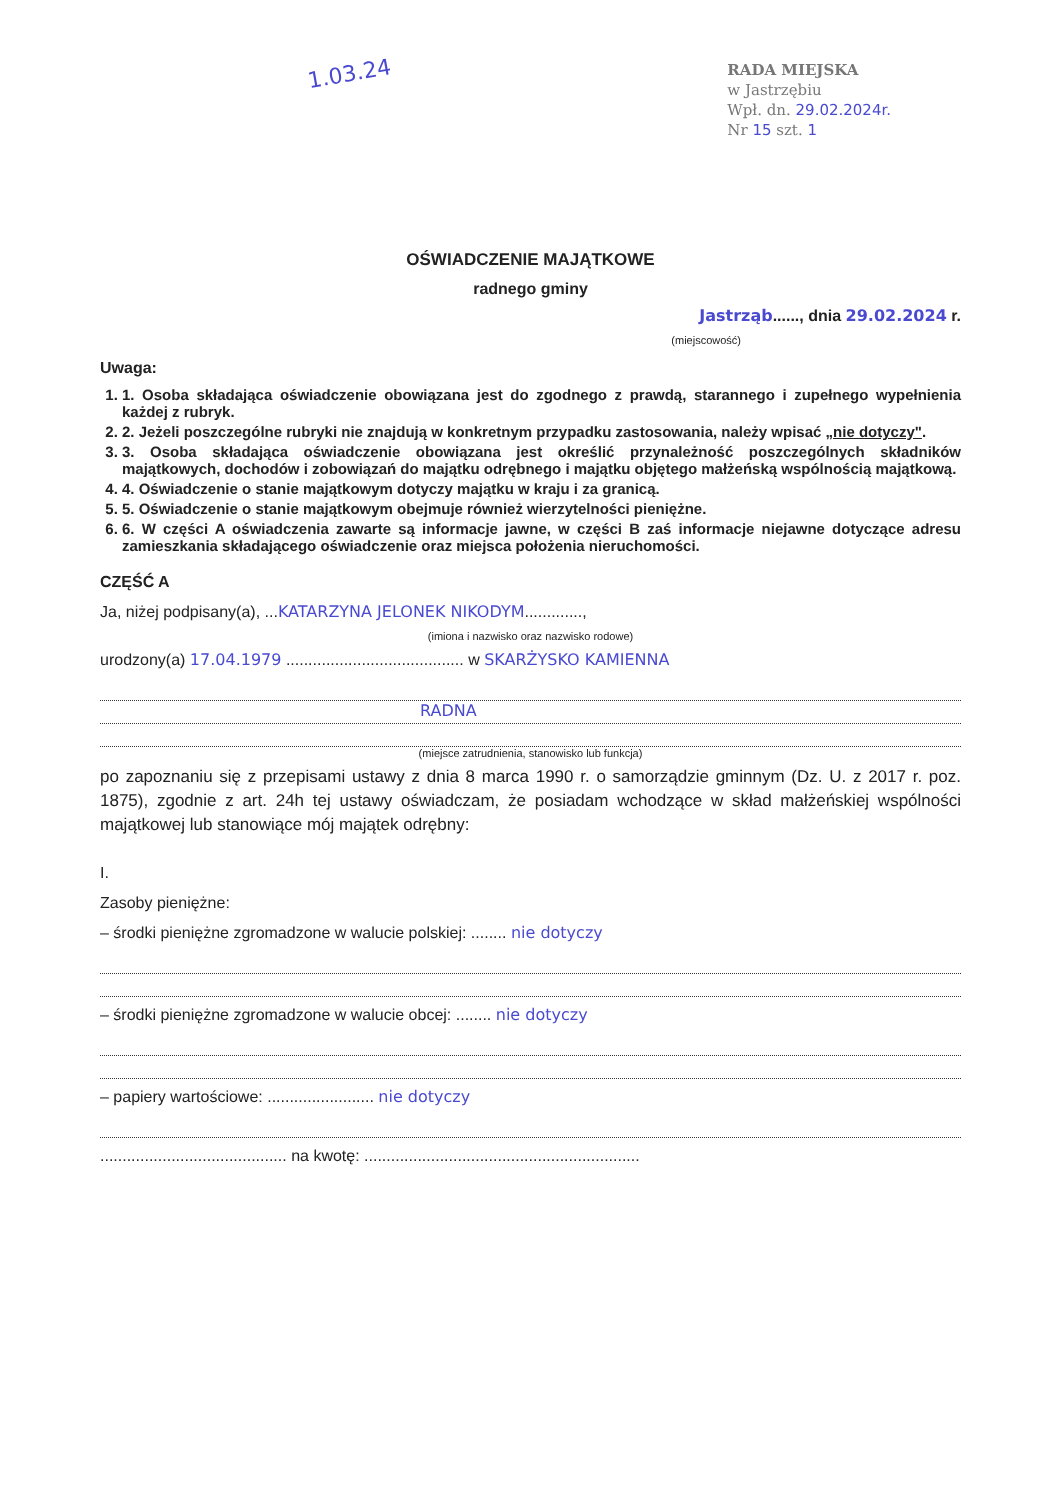1.03.24
RADA MIEJSKA
w Jastrzębiu
Wpł. dn. 29.02.2024r.
Nr 15 szt. 1
OŚWIADCZENIE MAJĄTKOWE
radnego gminy
Jastrząb......, dnia 29.02.2024 r.
(miejscowość)
Uwaga:
1. 1. Osoba składająca oświadczenie obowiązana jest do zgodnego z prawdą, starannego i zupełnego wypełnienia każdej z rubryk.
2. 2. Jeżeli poszczególne rubryki nie znajdują w konkretnym przypadku zastosowania, należy wpisać „nie dotyczy".
3. 3. Osoba składająca oświadczenie obowiązana jest określić przynależność poszczególnych składników majątkowych, dochodów i zobowiązań do majątku odrębnego i majątku objętego małżeńską wspólnością majątkową.
4. 4. Oświadczenie o stanie majątkowym dotyczy majątku w kraju i za granicą.
5. 5. Oświadczenie o stanie majątkowym obejmuje również wierzytelności pieniężne.
6. 6. W części A oświadczenia zawarte są informacje jawne, w części B zaś informacje niejawne dotyczące adresu zamieszkania składającego oświadczenie oraz miejsca położenia nieruchomości.
CZĘŚĆ A
Ja, niżej podpisany(a), ...KATARZYNA JELONEK NIKODYM.............,
(imiona i nazwisko oraz nazwisko rodowe)
urodzony(a) 17.04.1979 ........................................ w SKARŻYSKO KAMIENNA
RADNA
(miejsce zatrudnienia, stanowisko lub funkcja)
po zapoznaniu się z przepisami ustawy z dnia 8 marca 1990 r. o samorządzie gminnym (Dz. U. z 2017 r. poz. 1875), zgodnie z art. 24h tej ustawy oświadczam, że posiadam wchodzące w skład małżeńskiej wspólności majątkowej lub stanowiące mój majątek odrębny:
I.
Zasoby pieniężne:
– środki pieniężne zgromadzone w walucie polskiej: ........ nie dotyczy
– środki pieniężne zgromadzone w walucie obcej: ........ nie dotyczy
– papiery wartościowe: ........................ nie dotyczy
.......................................... na kwotę: ..............................................................